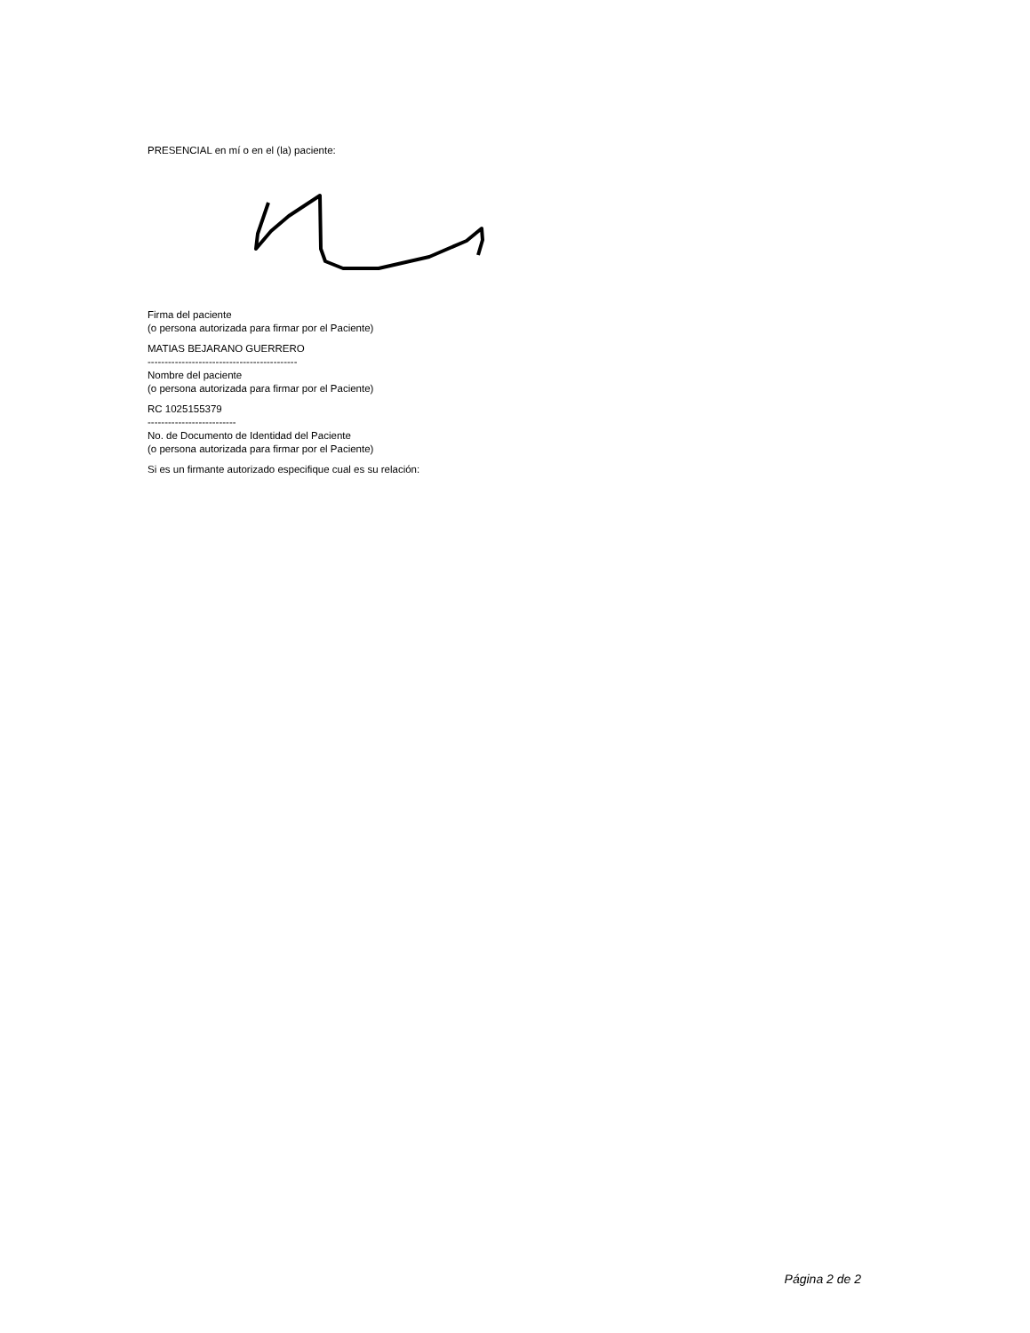PRESENCIAL en mí o en el (la) paciente:
Firma del paciente
(o persona autorizada para firmar por el Paciente)
MATIAS BEJARANO GUERRERO
--------------------------------------------
Nombre del paciente
(o persona autorizada para firmar por el Paciente)
RC 1025155379
--------------------------
No. de Documento de Identidad del Paciente
(o persona autorizada para firmar por el Paciente)
Si es un firmante autorizado especifique cual es su relación:
Página 2 de 2